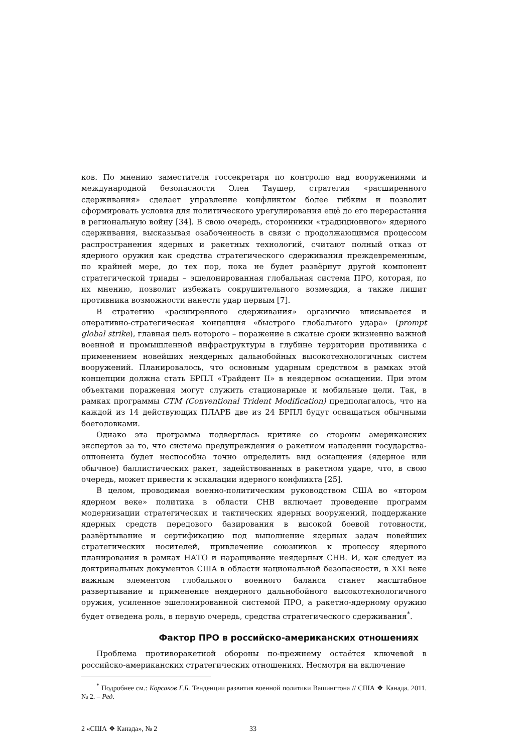ков. По мнению заместителя госсекретаря по контролю над вооружениями и международной безопасности Элен Таушер, стратегия «расширенного сдерживания» сделает управление конфликтом более гибким и позволит сформировать условия для политического урегулирования ещё до его перерастания в региональную войну [34]. В свою очередь, сторонники «традиционного» ядерного сдерживания, высказывая озабоченность в связи с продолжающимся процессом распространения ядерных и ракетных технологий, считают полный отказ от ядерного оружия как средства стратегического сдерживания преждевременным, по крайней мере, до тех пор, пока не будет развёрнут другой компонент стратегической триады – эшелонированная глобальная система ПРО, которая, по их мнению, позволит избежать сокрушительного возмездия, а также лишит противника возможности нанести удар первым [7].
В стратегию «расширенного сдерживания» органично вписывается и оперативно-стратегическая концепция «быстрого глобального удара» (prompt global strike), главная цель которого – поражение в сжатые сроки жизненно важной военной и промышленной инфраструктуры в глубине территории противника с применением новейших неядерных дальнобойных высокотехнологичных систем вооружений. Планировалось, что основным ударным средством в рамках этой концепции должна стать БРПЛ «Трайдент II» в неядерном оснащении. При этом объектами поражения могут служить стационарные и мобильные цели. Так, в рамках программы CTM (Conventional Trident Modification) предполагалось, что на каждой из 14 действующих ПЛАРБ две из 24 БРПЛ будут оснащаться обычными боеголовками.
Однако эта программа подверглась критике со стороны американских экспертов за то, что система предупреждения о ракетном нападении государства-оппонента будет неспособна точно определить вид оснащения (ядерное или обычное) баллистических ракет, задействованных в ракетном ударе, что, в свою очередь, может привести к эскалации ядерного конфликта [25].
В целом, проводимая военно-политическим руководством США во «втором ядерном веке» политика в области СНВ включает проведение программ модернизации стратегических и тактических ядерных вооружений, поддержание ядерных средств передового базирования в высокой боевой готовности, развёртывание и сертификацию под выполнение ядерных задач новейших стратегических носителей, привлечение союзников к процессу ядерного планирования в рамках НАТО и наращивание неядерных СНВ. И, как следует из доктринальных документов США в области национальной безопасности, в XXI веке важным элементом глобального военного баланса станет масштабное развертывание и применение неядерного дальнобойного высокотехнологичного оружия, усиленное эшелонированной системой ПРО, а ракетно-ядерному оружию будет отведена роль, в первую очередь, средства стратегического сдерживания<sup>*</sup>.
Фактор ПРО в российско-американских отношениях
Проблема противоракетной обороны по-прежнему остаётся ключевой в российско-американских стратегических отношениях. Несмотря на включение
<sup>*</sup> Подробнее см.: Корсаков Г.Б. Тенденции развития военной политики Вашингтона // США ❖ Канада. 2011. № 2. – Ред.
2 «США ❖ Канада», № 2 33